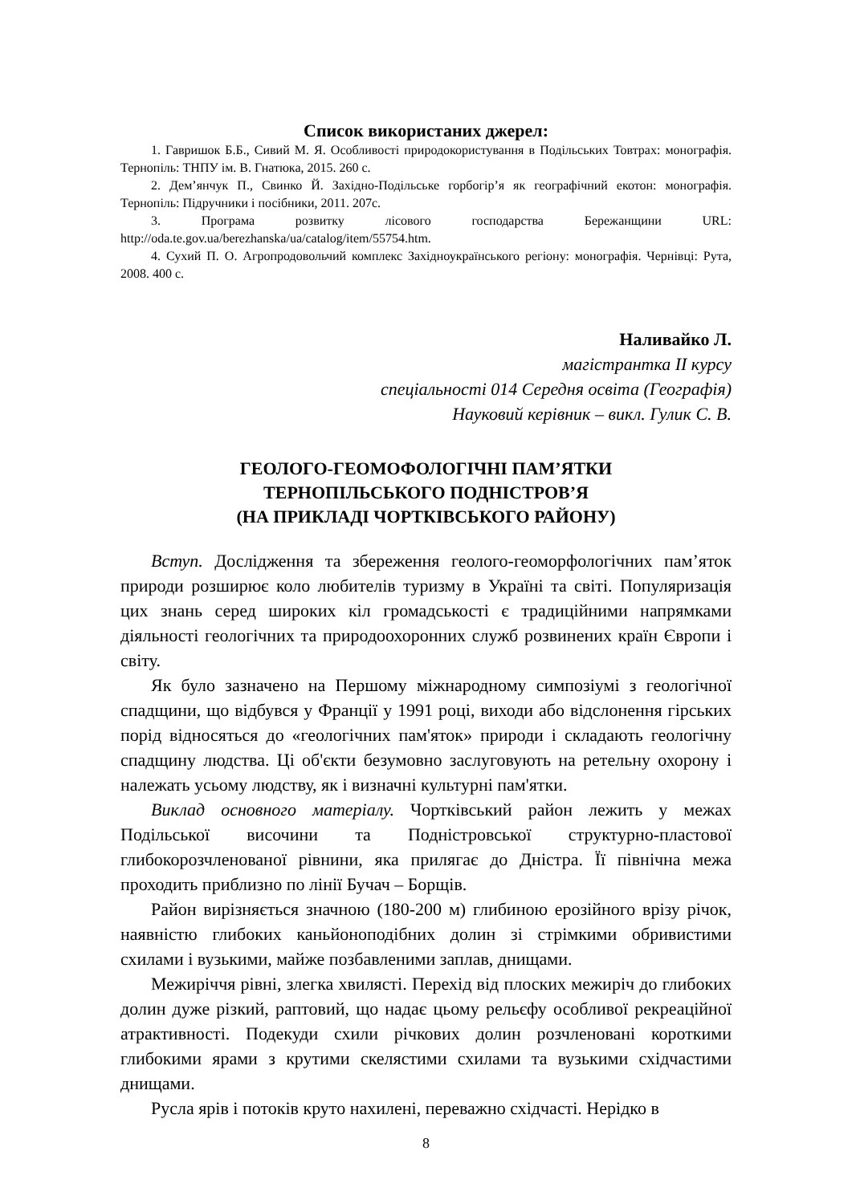Список використаних джерел:
1. Гавришок Б.Б., Сивий М. Я. Особливості природокористування в Подільських Товтрах: монографія. Тернопіль: ТНПУ ім. В. Гнатюка, 2015. 260 с.
2. Дем’янчук П., Свинко Й. Західно-Подільське горбогір’я як географічний екотон: монографія. Тернопіль: Підручники і посібники, 2011. 207с.
3. Програма розвитку лісового господарства Бережанщини URL: http://oda.te.gov.ua/berezhanska/ua/catalog/item/55754.htm.
4. Сухий П. О. Агропродовольчий комплекс Західноукраїнського регіону: монографія. Чернівці: Рута, 2008. 400 с.
Наливайко Л.
магістрантка ІІ курсу
спеціальності 014 Середня освіта (Географія)
Науковий керівник – викл. Гулик С. В.
ГЕОЛОГО-ГЕОМОФОЛОГІЧНІ ПАМ’ЯТКИ
ТЕРНОПІЛЬСЬКОГО ПОДНІСТРОВ’Я
(НА ПРИКЛАДІ ЧОРТКІВСЬКОГО РАЙОНУ)
Вступ. Дослідження та збереження геолого-геоморфологічних пам’яток природи розширює коло любителів туризму в Україні та світі. Популяризація цих знань серед широких кіл громадськості є традиційними напрямками діяльності геологічних та природоохоронних служб розвинених країн Європи і світу.
Як було зазначено на Першому міжнародному симпозіумі з геологічної спадщини, що відбувся у Франції у 1991 році, виходи або відслонення гірських порід відносяться до «геологічних пам'яток» природи і складають геологічну спадщину людства. Ці об'єкти безумовно заслуговують на ретельну охорону і належать усьому людству, як і визначні культурні пам'ятки.
Виклад основного матеріалу. Чортківський район лежить у межах Подільської височини та Подністровської структурно-пластової глибокорозчленованої рівнини, яка прилягає до Дністра. Її північна межа проходить приблизно по лінії Бучач – Борщів.
Район вирізняється значною (180-200 м) глибиною ерозійного врізу річок, наявністю глибоких каньйоноподібних долин зі стрімкими обривистими схилами і вузькими, майже позбавленими заплав, днищами.
Межиріччя рівні, злегка хвилясті. Перехід від плоских межиріч до глибоких долин дуже різкий, раптовий, що надає цьому рельєфу особливої рекреаційної атрактивності. Подекуди схили річкових долин розчленовані короткими глибокими ярами з крутими скелястими схилами та вузькими східчастими днищами.
Русла ярів і потоків круто нахилені, переважно східчасті. Нерідко в
8